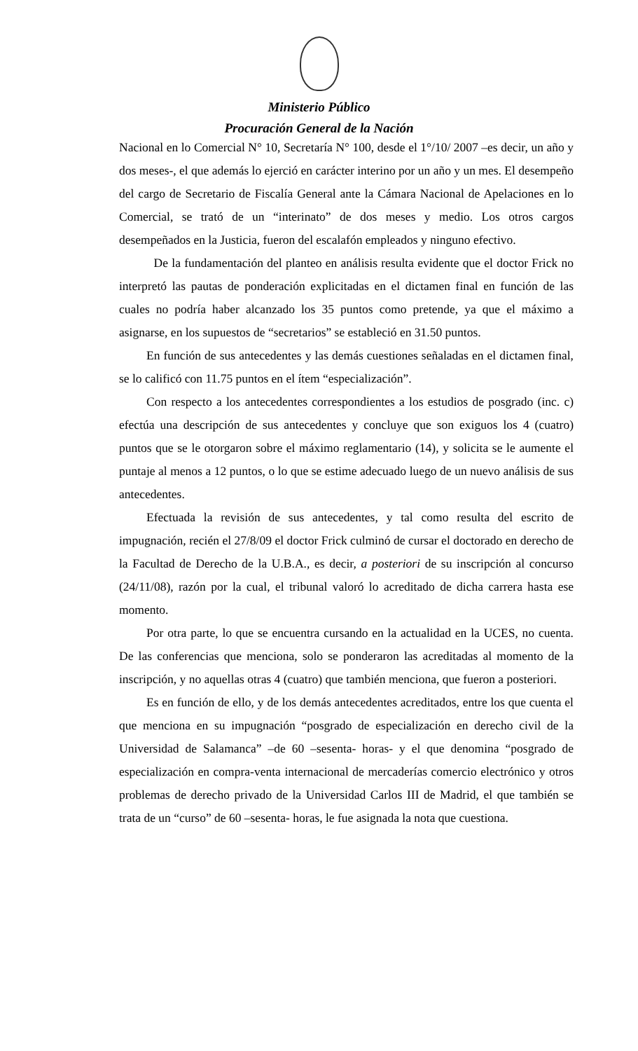Ministerio Público
Procuración General de la Nación
Nacional en lo Comercial N° 10, Secretaría N° 100, desde el 1°/10/ 2007 –es decir, un año y dos meses-, el que además lo ejerció en carácter interino por un año y un mes. El desempeño del cargo de Secretario de Fiscalía General ante la Cámara Nacional de Apelaciones en lo Comercial, se trató de un “interinato” de dos meses y medio. Los otros cargos desempeñados en la Justicia, fueron del escalafón empleados y ninguno efectivo.
De la fundamentación del planteo en análisis resulta evidente que el doctor Frick no interpretó las pautas de ponderación explicitadas en el dictamen final en función de las cuales no podría haber alcanzado los 35 puntos como pretende, ya que el máximo a asignarse, en los supuestos de “secretarios” se estableció en 31.50 puntos.
En función de sus antecedentes y las demás cuestiones señaladas en el dictamen final, se lo calificó con 11.75 puntos en el ítem “especialización”.
Con respecto a los antecedentes correspondientes a los estudios de posgrado (inc. c) efectúa una descripción de sus antecedentes y concluye que son exiguos los 4 (cuatro) puntos que se le otorgaron sobre el máximo reglamentario (14), y solicita se le aumente el puntaje al menos a 12 puntos, o lo que se estime adecuado luego de un nuevo análisis de sus antecedentes.
Efectuada la revisión de sus antecedentes, y tal como resulta del escrito de impugnación, recién el 27/8/09 el doctor Frick culminó de cursar el doctorado en derecho de la Facultad de Derecho de la U.B.A., es decir, a posteriori de su inscripción al concurso (24/11/08), razón por la cual, el tribunal valoró lo acreditado de dicha carrera hasta ese momento.
Por otra parte, lo que se encuentra cursando en la actualidad en la UCES, no cuenta. De las conferencias que menciona, solo se ponderaron las acreditadas al momento de la inscripción, y no aquellas otras 4 (cuatro) que también menciona, que fueron a posteriori.
Es en función de ello, y de los demás antecedentes acreditados, entre los que cuenta el que menciona en su impugnación “posgrado de especialización en derecho civil de la Universidad de Salamanca” –de 60 –sesenta- horas- y el que denomina “posgrado de especialización en compra-venta internacional de mercaderías comercio electrónico y otros problemas de derecho privado de la Universidad Carlos III de Madrid, el que también se trata de un “curso” de 60 –sesenta- horas, le fue asignada la nota que cuestiona.